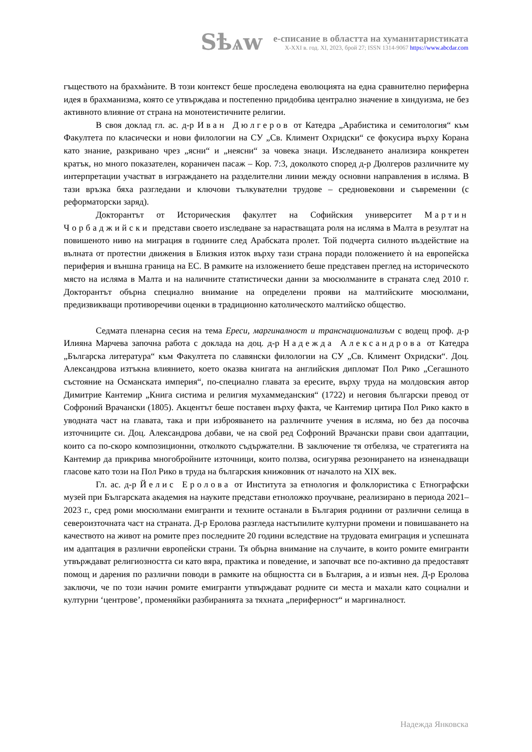Sѣѧw
е-списание в областта на хуманитаристиката
X-XXI в. год. XI, 2023, брой 27; ISSN 1314-9067 https://www.abcdar.com
гъществото на брахмàните. В този контекст беше проследена еволюцията на една сравнително периферна идея в брахманизма, която се утвърждава и постепенно придобива централно значение в хиндуизма, не без активното влияние от страна на монотеистичните религии.
В своя доклад гл. ас. д-р Иван Дюлгеров от Катедра „Арабистика и семитология“ към Факултета по класически и нови филологии на СУ „Св. Климент Охридски“ се фокусира върху Корана като знание, разкривано чрез „ясни“ и „неясни“ за човека знаци. Изследването анализира конкретен кратък, но много показателен, кораничен пасаж – Кор. 7:3, доколкото според д-р Дюлгеров различните му интерпретации участват в изграждането на разделителни линии между основни направления в исляма. В тази връзка бяха разгледани и ключови тълкувателни трудове – средновековни и съвременни (с реформаторски заряд).
Докторантът от Историческия факултет на Софийския университет Мартин Чорбаджийски представи своето изследване за нарастващата роля на исляма в Малта в резултат на повишеното ниво на миграция в годините след Арабската пролет. Той подчерта силното въздействие на вълната от протестни движения в Близкия изток върху тази страна поради положението ѝ на европейска периферия и външна граница на ЕС. В рамките на изложението беше представен преглед на историческото място на исляма в Малта и на наличните статистически данни за мюсюлманите в страната след 2010 г. Докторантът обърна специално внимание на определени прояви на малтийските мюсюлмани, предизвикващи противоречиви оценки в традиционно католическото малтийско общество.
Седмата пленарна сесия на тема Ереси, маргиналност и транснационализъм с водещ проф. д-р Илияна Марчева започна работа с доклада на доц. д-р Надежда Александрова от Катедра „Българска литература“ към Факултета по славянски филологии на СУ „Св. Климент Охридски“. Доц. Александрова изтъкна влиянието, което оказва книгата на английския дипломат Пол Рико „Сегашното състояние на Османската империя“, по-специално главата за ересите, върху труда на молдовския автор Димитрие Кантемир „Книга систима и религия мухаммеданския“ (1722) и неговия български превод от Софроний Врачански (1805). Акцентът беше поставен върху факта, че Кантемир цитира Пол Рико както в уводната част на главата, така и при изброяването на различните учения в исляма, но без да посочва източниците си. Доц. Александрова добави, че на свой ред Софроний Врачански прави свои адаптации, които са по-скоро композиционни, отколкото съдържателни. В заключение тя отбеляза, че стратегията на Кантемир да прикрива многобройните източници, които ползва, осигурява резонирането на изненадващи гласове като този на Пол Рико в труда на българския книжовник от началото на XIX век.
Гл. ас. д-р Йелис Еролова от Института за етнология и фолклористика с Етнографски музей при Българската академия на науките представи етноложко проучване, реализирано в периода 2021–2023 г., сред роми мюсюлмани емигранти и техните останали в България роднини от различни селища в североизточната част на страната. Д-р Еролова разгледа настъпилите културни промени и повишаването на качеството на живот на ромите през последните 20 години вследствие на трудовата емиграция и успешната им адаптация в различни европейски страни. Тя обърна внимание на случаите, в които ромите емигранти утвърждават религиозността си като вяра, практика и поведение, и започват все по-активно да предоставят помощ и дарения по различни поводи в рамките на общността си в България, а и извън нея. Д-р Еролова заключи, че по този начин ромите емигранти утвърждават родните си места и махали като социални и културни ‘центрове’, променяйки разбиранията за тяхната „периферност“ и маргиналност.
Надежда Янковска